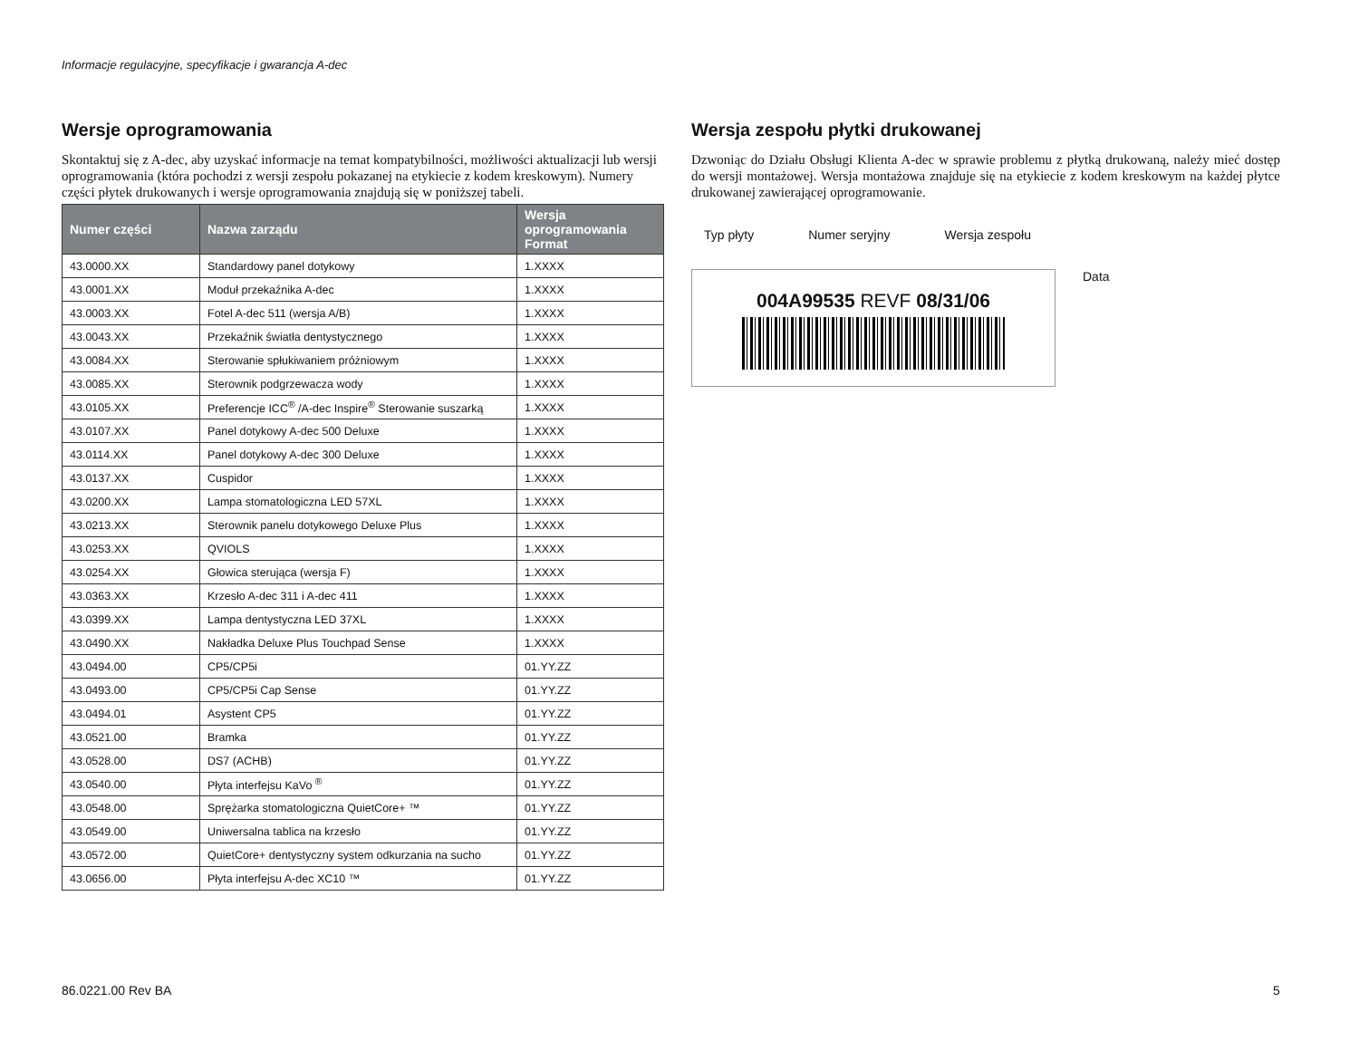Informacje regulacyjne, specyfikacje i gwarancja A-dec
Wersje oprogramowania
Skontaktuj się z A-dec, aby uzyskać informacje na temat kompatybilności, możliwości aktualizacji lub wersji oprogramowania (która pochodzi z wersji zespołu pokazanej na etykiecie z kodem kreskowym). Numery części płytek drukowanych i wersje oprogramowania znajdują się w poniższej tabeli.
| Numer części | Nazwa zarządu | Wersja oprogramowania Format |
| --- | --- | --- |
| 43.0000.XX | Standardowy panel dotykowy | 1.XXXX |
| 43.0001.XX | Moduł przekaźnika A-dec | 1.XXXX |
| 43.0003.XX | Fotel A-dec 511 (wersja A/B) | 1.XXXX |
| 43.0043.XX | Przekaźnik światła dentystycznego | 1.XXXX |
| 43.0084.XX | Sterowanie spłukiwaniem próżniowym | 1.XXXX |
| 43.0085.XX | Sterownik podgrzewacza wody | 1.XXXX |
| 43.0105.XX | Preferencje ICC<sup>®</sup> /A-dec Inspire<sup>®</sup> Sterowanie suszarką | 1.XXXX |
| 43.0107.XX | Panel dotykowy A-dec 500 Deluxe | 1.XXXX |
| 43.0114.XX | Panel dotykowy A-dec 300 Deluxe | 1.XXXX |
| 43.0137.XX | Cuspidor | 1.XXXX |
| 43.0200.XX | Lampa stomatologiczna LED 57XL | 1.XXXX |
| 43.0213.XX | Sterownik panelu dotykowego Deluxe Plus | 1.XXXX |
| 43.0253.XX | QVIOLS | 1.XXXX |
| 43.0254.XX | Głowica sterująca (wersja F) | 1.XXXX |
| 43.0363.XX | Krzesło A-dec 311 i A-dec 411 | 1.XXXX |
| 43.0399.XX | Lampa dentystyczna LED 37XL | 1.XXXX |
| 43.0490.XX | Nakładka Deluxe Plus Touchpad Sense | 1.XXXX |
| 43.0494.00 | CP5/CP5i | 01.YY.ZZ |
| 43.0493.00 | CP5/CP5i Cap Sense | 01.YY.ZZ |
| 43.0494.01 | Asystent CP5 | 01.YY.ZZ |
| 43.0521.00 | Bramka | 01.YY.ZZ |
| 43.0528.00 | DS7 (ACHB) | 01.YY.ZZ |
| 43.0540.00 | Płyta interfejsu KaVo <sup>®</sup> | 01.YY.ZZ |
| 43.0548.00 | Sprężarka stomatologiczna QuietCore+ ™ | 01.YY.ZZ |
| 43.0549.00 | Uniwersalna tablica na krzesło | 01.YY.ZZ |
| 43.0572.00 | QuietCore+ dentystyczny system odkurzania na sucho | 01.YY.ZZ |
| 43.0656.00 | Płyta interfejsu A-dec XC10 ™ | 01.YY.ZZ |
Wersja zespołu płytki drukowanej
Dzwoniąc do Działu Obsługi Klienta A-dec w sprawie problemu z płytką drukowaną, należy mieć dostęp do wersji montażowej. Wersja montażowa znajduje się na etykiecie z kodem kreskowym na każdej płytce drukowanej zawierającej oprogramowanie.
Typ płyty Numer seryjny Wersja zespołu
004A99535 REVF 08/31/06
Data
86.0221.00 Rev BA 5